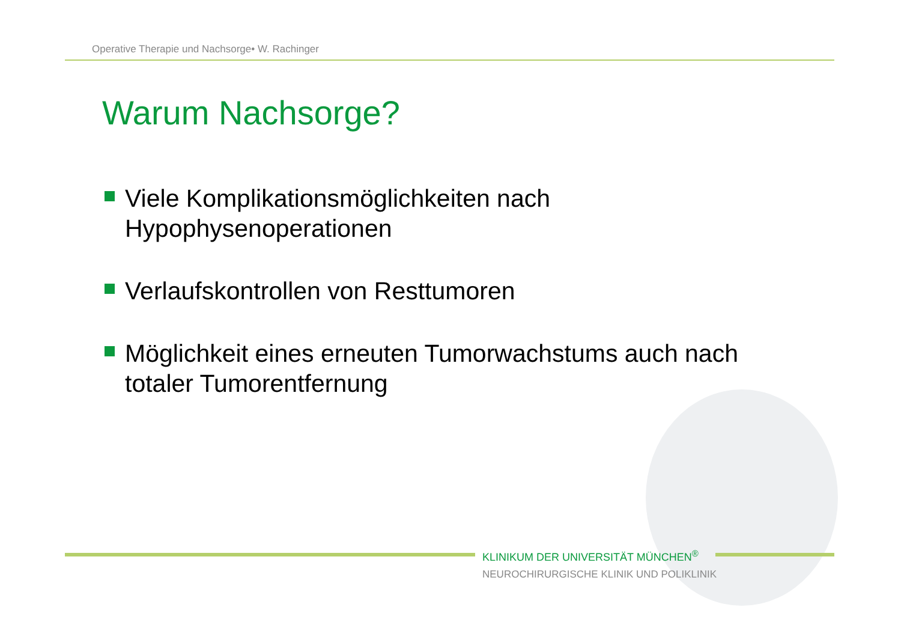Operative Therapie und Nachsorge• W. Rachinger
Warum Nachsorge?
Viele Komplikationsmöglichkeiten nach Hypophysenoperationen
Verlaufskontrollen von Resttumoren
Möglichkeit eines erneuten Tumorwachstums auch nach totaler Tumorentfernung
KLINIKUM DER UNIVERSITÄT MÜNCHEN<sup>®</sup>
NEUROCHIRURGISCHE KLINIK UND POLIKLINIK